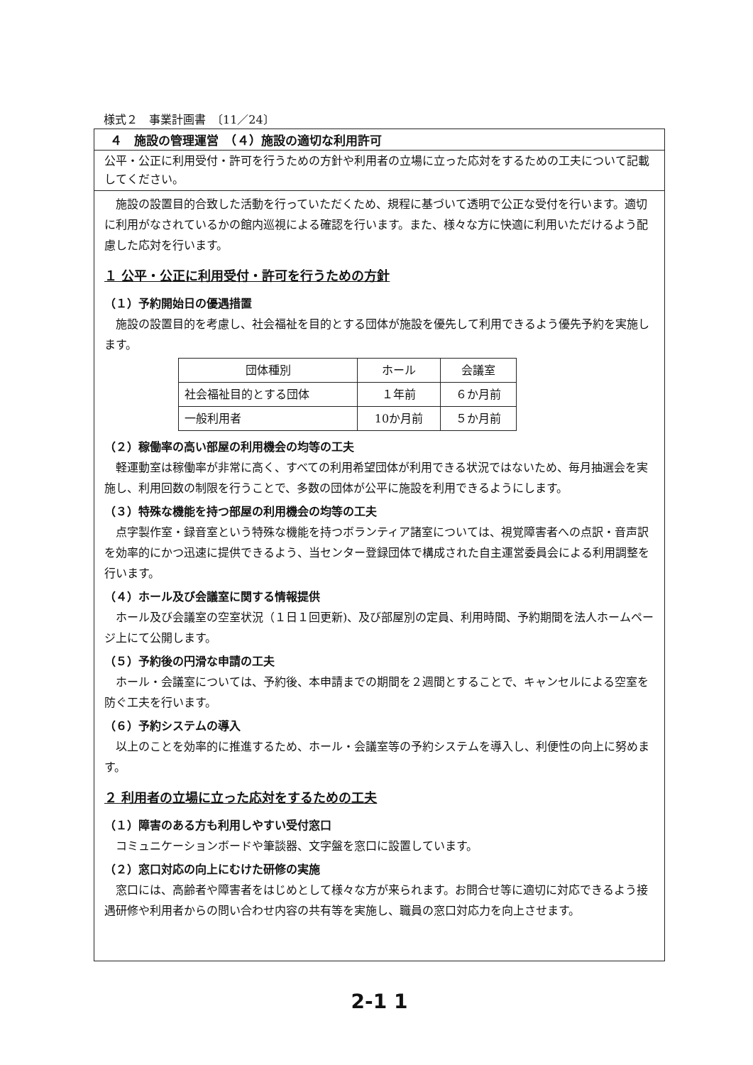様式２　事業計画書　〔11／24〕
４　施設の管理運営　（４）施設の適切な利用許可
公平・公正に利用受付・許可を行うための方針や利用者の立場に立った応対をするための工夫について記載してください。
施設の設置目的合致した活動を行っていただくため、規程に基づいて透明で公正な受付を行います。適切に利用がなされているかの館内巡視による確認を行います。また、様々な方に快適に利用いただけるよう配慮した応対を行います。
１ 公平・公正に利用受付・許可を行うための方針
（１）予約開始日の優遇措置
施設の設置目的を考慮し、社会福祉を目的とする団体が施設を優先して利用できるよう優先予約を実施します。
| 団体種別 | ホール | 会議室 |
| 社会福祉目的とする団体 | １年前 | ６か月前 |
| 一般利用者 | 10か月前 | ５か月前 |
（２）稼働率の高い部屋の利用機会の均等の工夫
軽運動室は稼働率が非常に高く、すべての利用希望団体が利用できる状況ではないため、毎月抽選会を実施し、利用回数の制限を行うことで、多数の団体が公平に施設を利用できるようにします。
（３）特殊な機能を持つ部屋の利用機会の均等の工夫
点字製作室・録音室という特殊な機能を持つボランティア諸室については、視覚障害者への点訳・音声訳を効率的にかつ迅速に提供できるよう、当センター登録団体で構成された自主運営委員会による利用調整を行います。
（４）ホール及び会議室に関する情報提供
ホール及び会議室の空室状況（１日１回更新)、及び部屋別の定員、利用時間、予約期間を法人ホームページ上にて公開します。
（５）予約後の円滑な申請の工夫
ホール・会議室については、予約後、本申請までの期間を２週間とすることで、キャンセルによる空室を防ぐ工夫を行います。
（６）予約システムの導入
以上のことを効率的に推進するため、ホール・会議室等の予約システムを導入し、利便性の向上に努めます。
２ 利用者の立場に立った応対をするための工夫
（１）障害のある方も利用しやすい受付窓口
コミュニケーションボードや筆談器、文字盤を窓口に設置しています。
（２）窓口対応の向上にむけた研修の実施
窓口には、高齢者や障害者をはじめとして様々な方が来られます。お問合せ等に適切に対応できるよう接遇研修や利用者からの問い合わせ内容の共有等を実施し、職員の窓口対応力を向上させます。
2-1 1